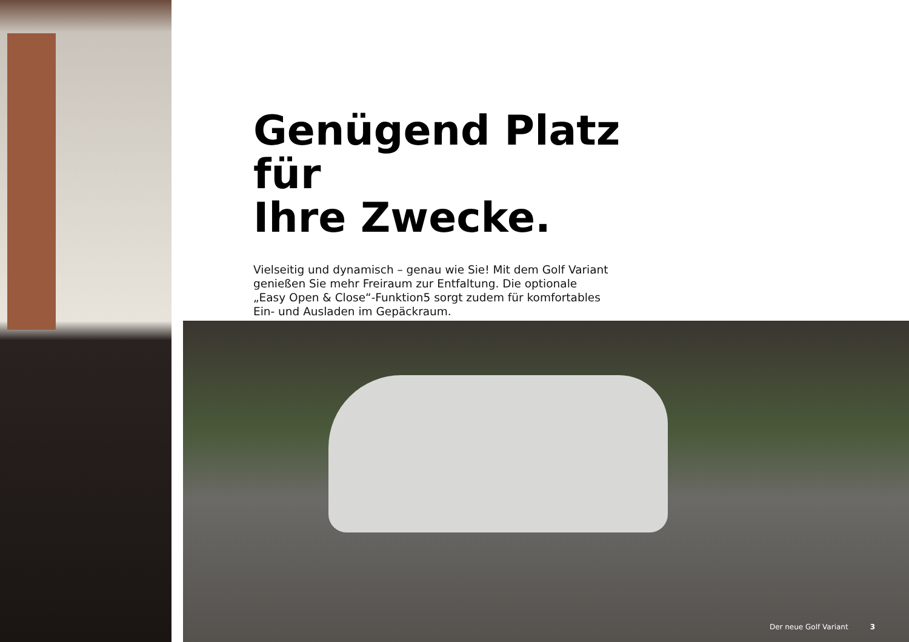Genügend Platz für
Ihre Zwecke.
Vielseitig und dynamisch – genau wie Sie! Mit dem Golf Variant
genießen Sie mehr Freiraum zur Entfaltung. Die optionale
„Easy Open & Close“-Funktion5 sorgt zudem für komfortables
Ein- und Ausladen im Gepäckraum.
Der neue Golf Variant 3